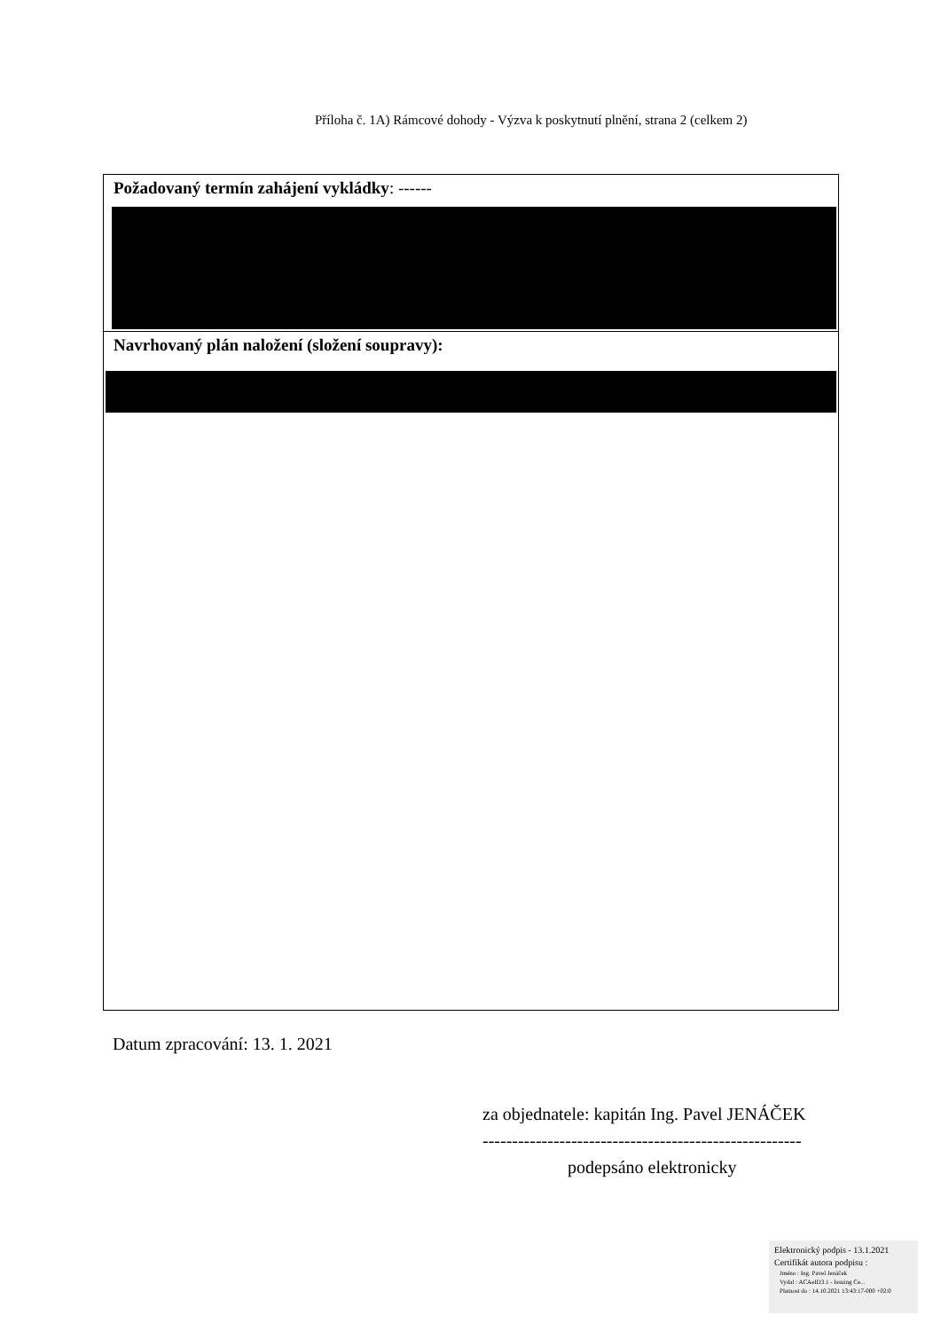Příloha č. 1A) Rámcové dohody - Výzva k poskytnutí plnění, strana 2 (celkem 2)
| Požadovaný termín zahájení vykládky : ------ |
| Navrhovaný plán naložení (složení soupravy): |
Datum zpracování: 13. 1. 2021
za objednatele: kapitán Ing. Pavel JENÁČEK
------------------------------------------------------
podepsáno elektronicky
Elektronický podpis - 13.1.2021
Certifikát autora podpisu :
Jméno : Ing. Pavel Jenáček
Vydal : ACAeID3.1 - Issuing Ce...
Platnost do : 14.10.2021 13:43:17-000 +02:0